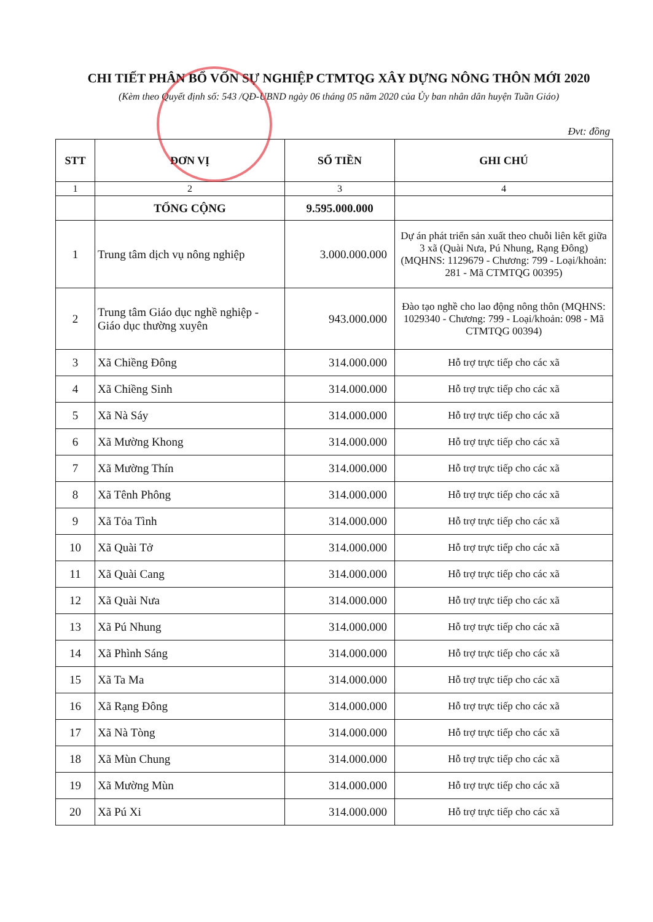CHI TIẾT PHÂN BỔ VỐN SỰ NGHIỆP CTMTQG XÂY DỰNG NÔNG THÔN MỚI 2020
(Kèm theo Quyết định số: 543 /QĐ-UBND ngày 06 tháng 05 năm 2020 của Ủy ban nhân dân huyện Tuần Giáo)
Đvt: đồng
| STT | ĐƠN VỊ | SỐ TIỀN | GHI CHÚ |
| --- | --- | --- | --- |
| 1 | 2 | 3 | 4 |
| | TỔNG CỘNG | 9.595.000.000 | |
| 1 | Trung tâm dịch vụ nông nghiệp | 3.000.000.000 | Dự án phát triển sản xuất theo chuỗi liên kết giữa 3 xã (Quài Nưa, Pú Nhung, Rạng Đông) (MQHNS: 1129679 - Chương: 799 - Loại/khoản: 281 - Mã CTMTQG 00395) |
| 2 | Trung tâm Giáo dục nghề nghiệp - Giáo dục thường xuyên | 943.000.000 | Đào tạo nghề cho lao động nông thôn (MQHNS: 1029340 - Chương: 799 - Loại/khoản: 098 - Mã CTMTQG 00394) |
| 3 | Xã Chiềng Đông | 314.000.000 | Hỗ trợ trực tiếp cho các xã |
| 4 | Xã Chiềng Sinh | 314.000.000 | Hỗ trợ trực tiếp cho các xã |
| 5 | Xã Nà Sáy | 314.000.000 | Hỗ trợ trực tiếp cho các xã |
| 6 | Xã Mường Khong | 314.000.000 | Hỗ trợ trực tiếp cho các xã |
| 7 | Xã Mường Thín | 314.000.000 | Hỗ trợ trực tiếp cho các xã |
| 8 | Xã Tênh Phông | 314.000.000 | Hỗ trợ trực tiếp cho các xã |
| 9 | Xã Tỏa Tình | 314.000.000 | Hỗ trợ trực tiếp cho các xã |
| 10 | Xã Quài Tở | 314.000.000 | Hỗ trợ trực tiếp cho các xã |
| 11 | Xã Quài Cang | 314.000.000 | Hỗ trợ trực tiếp cho các xã |
| 12 | Xã Quài Nưa | 314.000.000 | Hỗ trợ trực tiếp cho các xã |
| 13 | Xã Pú Nhung | 314.000.000 | Hỗ trợ trực tiếp cho các xã |
| 14 | Xã Phình Sáng | 314.000.000 | Hỗ trợ trực tiếp cho các xã |
| 15 | Xã Ta Ma | 314.000.000 | Hỗ trợ trực tiếp cho các xã |
| 16 | Xã Rạng Đông | 314.000.000 | Hỗ trợ trực tiếp cho các xã |
| 17 | Xã Nà Tòng | 314.000.000 | Hỗ trợ trực tiếp cho các xã |
| 18 | Xã Mùn Chung | 314.000.000 | Hỗ trợ trực tiếp cho các xã |
| 19 | Xã Mường Mùn | 314.000.000 | Hỗ trợ trực tiếp cho các xã |
| 20 | Xã Pú Xi | 314.000.000 | Hỗ trợ trực tiếp cho các xã |